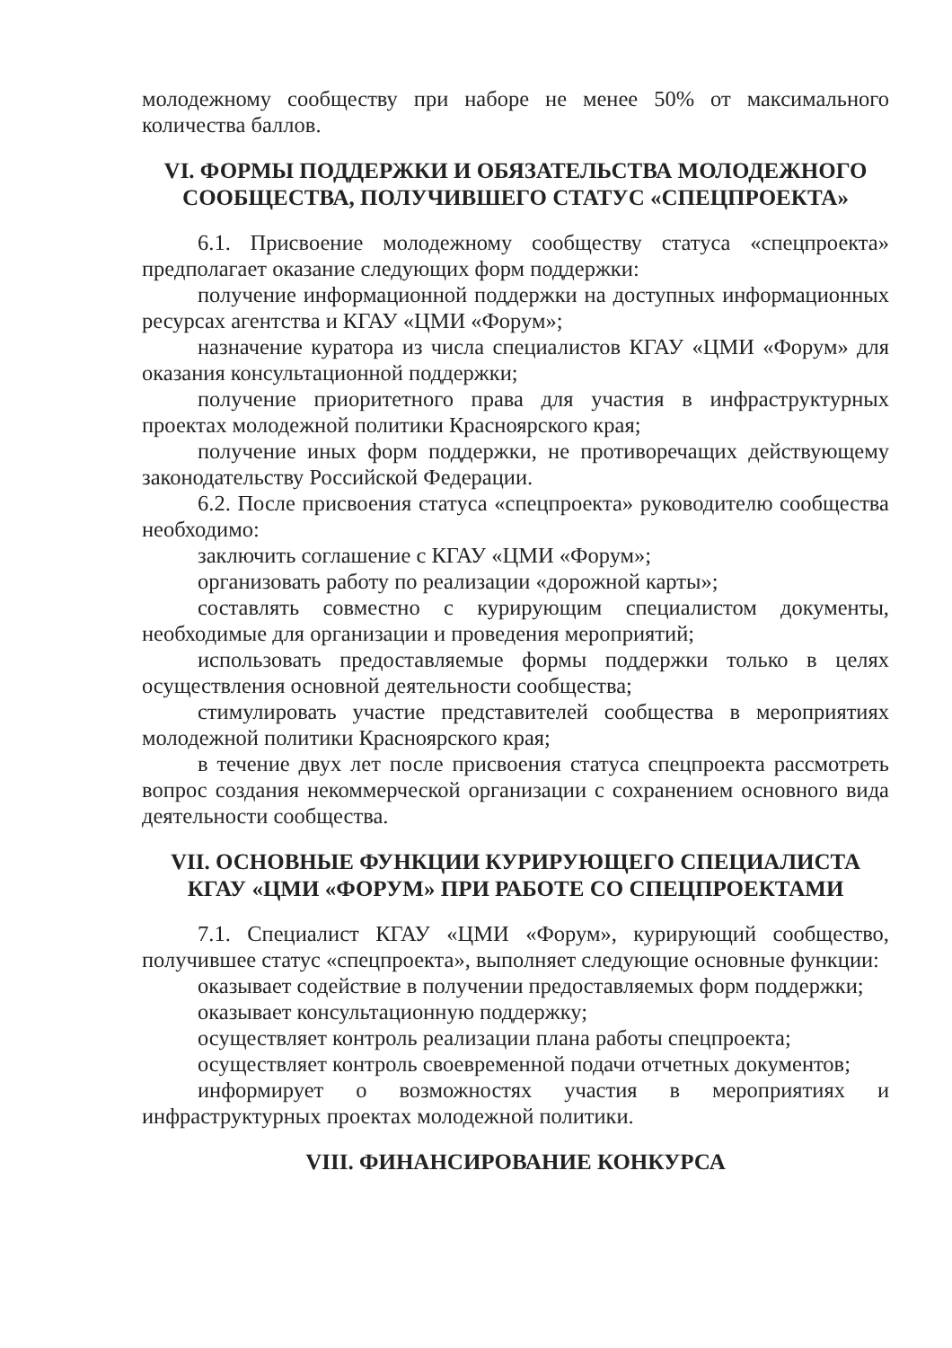молодежному сообществу при наборе не менее 50% от максимального количества баллов.
VI. ФОРМЫ ПОДДЕРЖКИ И ОБЯЗАТЕЛЬСТВА МОЛОДЕЖНОГО СООБЩЕСТВА, ПОЛУЧИВШЕГО СТАТУС «СПЕЦПРОЕКТА»
6.1. Присвоение молодежному сообществу статуса «спецпроекта» предполагает оказание следующих форм поддержки:
получение информационной поддержки на доступных информационных ресурсах агентства и КГАУ «ЦМИ «Форум»;
назначение куратора из числа специалистов КГАУ «ЦМИ «Форум» для оказания консультационной поддержки;
получение приоритетного права для участия в инфраструктурных проектах молодежной политики Красноярского края;
получение иных форм поддержки, не противоречащих действующему законодательству Российской Федерации.
6.2. После присвоения статуса «спецпроекта» руководителю сообщества необходимо:
заключить соглашение с КГАУ «ЦМИ «Форум»;
организовать работу по реализации «дорожной карты»;
составлять совместно с курирующим специалистом документы, необходимые для организации и проведения мероприятий;
использовать предоставляемые формы поддержки только в целях осуществления основной деятельности сообщества;
стимулировать участие представителей сообщества в мероприятиях молодежной политики Красноярского края;
в течение двух лет после присвоения статуса спецпроекта рассмотреть вопрос создания некоммерческой организации с сохранением основного вида деятельности сообщества.
VII. ОСНОВНЫЕ ФУНКЦИИ КУРИРУЮЩЕГО СПЕЦИАЛИСТА КГАУ «ЦМИ «ФОРУМ» ПРИ РАБОТЕ СО СПЕЦПРОЕКТАМИ
7.1. Специалист КГАУ «ЦМИ «Форум», курирующий сообщество, получившее статус «спецпроекта», выполняет следующие основные функции:
оказывает содействие в получении предоставляемых форм поддержки;
оказывает консультационную поддержку;
осуществляет контроль реализации плана работы спецпроекта;
осуществляет контроль своевременной подачи отчетных документов;
информирует о возможностях участия в мероприятиях и инфраструктурных проектах молодежной политики.
VIII. ФИНАНСИРОВАНИЕ КОНКУРСА